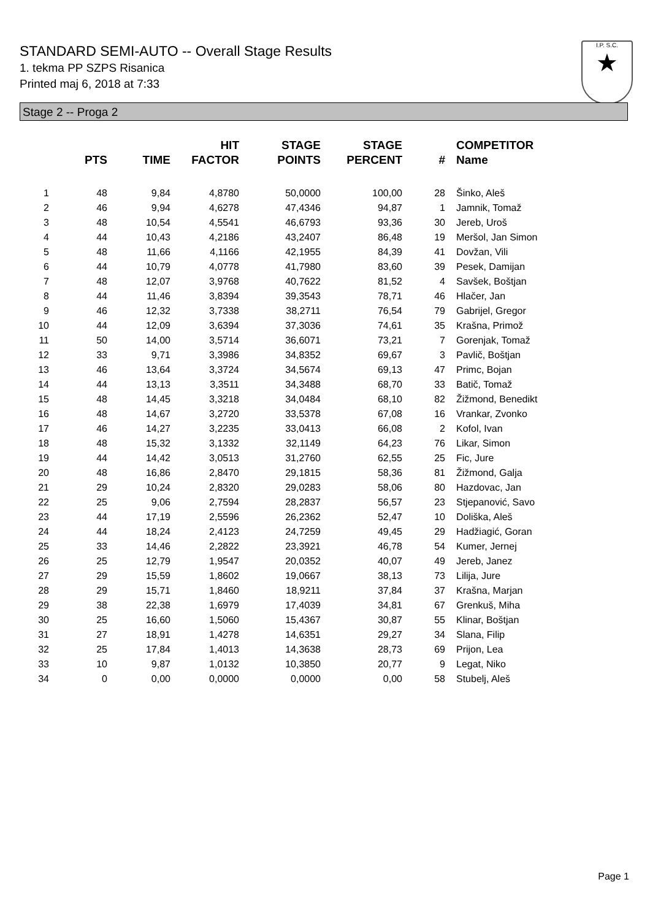STANDARD SEMI-AUTO -- Overall Stage Results
1. tekma PP SZPS Risanica
Printed maj 6, 2018 at 7:33
I.P. S.C.
★
Stage 2 -- Proga 2
| | PTS | TIME | HIT FACTOR | STAGE POINTS | STAGE PERCENT | # | COMPETITOR Name |
| --- | --- | --- | --- | --- | --- | --- | --- |
| 1 | 48 | 9,84 | 4,8780 | 50,0000 | 100,00 | 28 | Šinko, Aleš |
| 2 | 46 | 9,94 | 4,6278 | 47,4346 | 94,87 | 1 | Jamnik, Tomaž |
| 3 | 48 | 10,54 | 4,5541 | 46,6793 | 93,36 | 30 | Jereb, Uroš |
| 4 | 44 | 10,43 | 4,2186 | 43,2407 | 86,48 | 19 | Meršol, Jan Simon |
| 5 | 48 | 11,66 | 4,1166 | 42,1955 | 84,39 | 41 | Dovžan, Vili |
| 6 | 44 | 10,79 | 4,0778 | 41,7980 | 83,60 | 39 | Pesek, Damijan |
| 7 | 48 | 12,07 | 3,9768 | 40,7622 | 81,52 | 4 | Savšek, Boštjan |
| 8 | 44 | 11,46 | 3,8394 | 39,3543 | 78,71 | 46 | Hlačer, Jan |
| 9 | 46 | 12,32 | 3,7338 | 38,2711 | 76,54 | 79 | Gabrijel, Gregor |
| 10 | 44 | 12,09 | 3,6394 | 37,3036 | 74,61 | 35 | Krašna, Primož |
| 11 | 50 | 14,00 | 3,5714 | 36,6071 | 73,21 | 7 | Gorenjak, Tomaž |
| 12 | 33 | 9,71 | 3,3986 | 34,8352 | 69,67 | 3 | Pavlič, Boštjan |
| 13 | 46 | 13,64 | 3,3724 | 34,5674 | 69,13 | 47 | Primc, Bojan |
| 14 | 44 | 13,13 | 3,3511 | 34,3488 | 68,70 | 33 | Batič, Tomaž |
| 15 | 48 | 14,45 | 3,3218 | 34,0484 | 68,10 | 82 | Žižmond, Benedikt |
| 16 | 48 | 14,67 | 3,2720 | 33,5378 | 67,08 | 16 | Vrankar, Zvonko |
| 17 | 46 | 14,27 | 3,2235 | 33,0413 | 66,08 | 2 | Kofol, Ivan |
| 18 | 48 | 15,32 | 3,1332 | 32,1149 | 64,23 | 76 | Likar, Simon |
| 19 | 44 | 14,42 | 3,0513 | 31,2760 | 62,55 | 25 | Fic, Jure |
| 20 | 48 | 16,86 | 2,8470 | 29,1815 | 58,36 | 81 | Žižmond, Galja |
| 21 | 29 | 10,24 | 2,8320 | 29,0283 | 58,06 | 80 | Hazdovac, Jan |
| 22 | 25 | 9,06 | 2,7594 | 28,2837 | 56,57 | 23 | Stjepanović, Savo |
| 23 | 44 | 17,19 | 2,5596 | 26,2362 | 52,47 | 10 | Doliška, Aleš |
| 24 | 44 | 18,24 | 2,4123 | 24,7259 | 49,45 | 29 | Hadžiagić, Goran |
| 25 | 33 | 14,46 | 2,2822 | 23,3921 | 46,78 | 54 | Kumer, Jernej |
| 26 | 25 | 12,79 | 1,9547 | 20,0352 | 40,07 | 49 | Jereb, Janez |
| 27 | 29 | 15,59 | 1,8602 | 19,0667 | 38,13 | 73 | Lilija, Jure |
| 28 | 29 | 15,71 | 1,8460 | 18,9211 | 37,84 | 37 | Krašna, Marjan |
| 29 | 38 | 22,38 | 1,6979 | 17,4039 | 34,81 | 67 | Grenkuš, Miha |
| 30 | 25 | 16,60 | 1,5060 | 15,4367 | 30,87 | 55 | Klinar, Boštjan |
| 31 | 27 | 18,91 | 1,4278 | 14,6351 | 29,27 | 34 | Slana, Filip |
| 32 | 25 | 17,84 | 1,4013 | 14,3638 | 28,73 | 69 | Prijon, Lea |
| 33 | 10 | 9,87 | 1,0132 | 10,3850 | 20,77 | 9 | Legat, Niko |
| 34 | 0 | 0,00 | 0,0000 | 0,0000 | 0,00 | 58 | Stubelj, Aleš |
Page 1